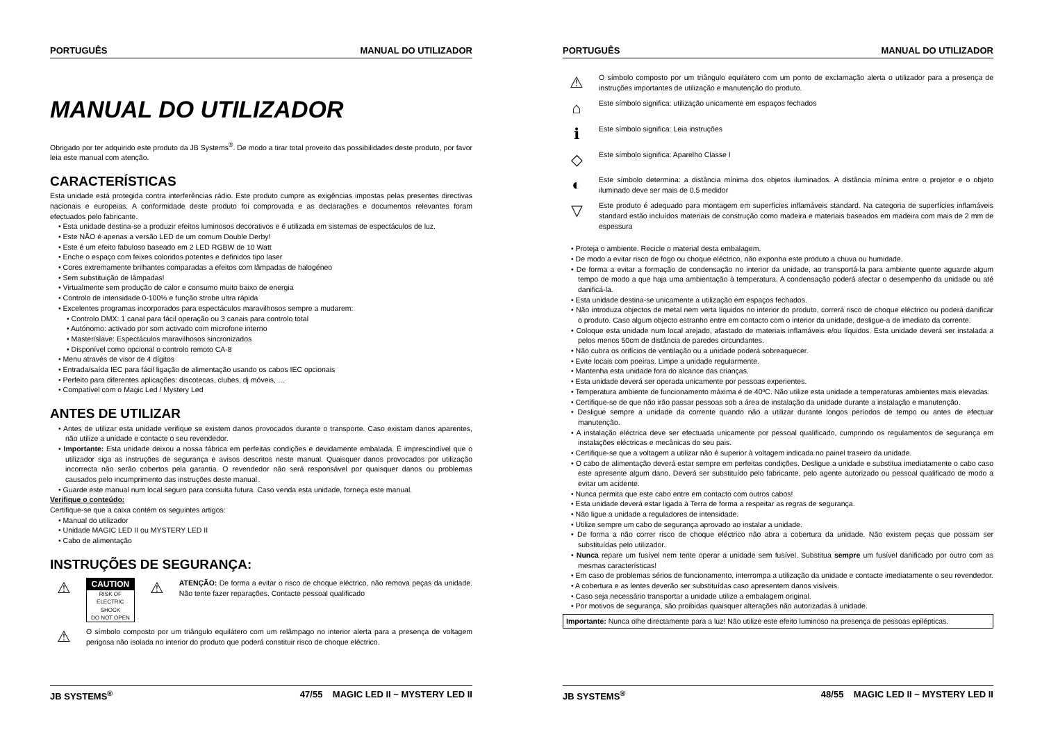PORTUGUÊS MANUAL DO UTILIZADOR
MANUAL DO UTILIZADOR
Obrigado por ter adquirido este produto da JB Systems<sup>®</sup>. De modo a tirar total proveito das possibilidades deste produto, por favor leia este manual com atenção.
CARACTERÍSTICAS
Esta unidade está protegida contra interferências rádio. Este produto cumpre as exigências impostas pelas presentes directivas nacionais e europeias. A conformidade deste produto foi comprovada e as declarações e documentos relevantes foram efectuados pelo fabricante.
• Esta unidade destina-se a produzir efeitos luminosos decorativos e é utilizada em sistemas de espectáculos de luz.
• Este NÃO é apenas a versão LED de um comum Double Derby!
• Este é um efeito fabuloso baseado em 2 LED RGBW de 10 Watt
• Enche o espaço com feixes coloridos potentes e definidos tipo laser
• Cores extremamente brilhantes comparadas a efeitos com lâmpadas de halogéneo
• Sem substituição de lâmpadas!
• Virtualmente sem produção de calor e consumo muito baixo de energia
• Controlo de intensidade 0-100% e função strobe ultra rápida
• Excelentes programas incorporados para espectáculos maravilhosos sempre a mudarem:
• Controlo DMX: 1 canal para fácil operação ou 3 canais para controlo total
• Autónomo: activado por som activado com microfone interno
• Master/slave: Espectáculos maravilhosos sincronizados
• Disponível como opcional o controlo remoto CA-8
• Menu através de visor de 4 dígitos
• Entrada/saída IEC para fácil ligação de alimentação usando os cabos IEC opcionais
• Perfeito para diferentes aplicações: discotecas, clubes, dj móveis, …
• Compatível com o Magic Led / Mystery Led
ANTES DE UTILIZAR
• Antes de utilizar esta unidade verifique se existem danos provocados durante o transporte. Caso existam danos aparentes, não utilize a unidade e contacte o seu revendedor.
• Importante: Esta unidade deixou a nossa fábrica em perfeitas condições e devidamente embalada. É imprescindível que o utilizador siga as instruções de segurança e avisos descritos neste manual. Quaisquer danos provocados por utilização incorrecta não serão cobertos pela garantia. O revendedor não será responsável por quaisquer danos ou problemas causados pelo incumprimento das instruções deste manual.
• Guarde este manual num local seguro para consulta futura. Caso venda esta unidade, forneça este manual.
Verifique o conteúdo:
Certifique-se que a caixa contém os seguintes artigos:
• Manual do utilizador
• Unidade MAGIC LED II ou MYSTERY LED II
• Cabo de alimentação
INSTRUÇÕES DE SEGURANÇA:
⚠
CAUTION
RISK OF ELECTRIC SHOCK
DO NOT OPEN
⚠
ATENÇÃO: De forma a evitar o risco de choque eléctrico, não remova peças da unidade. Não tente fazer reparações. Contacte pessoal qualificado
⚠
O símbolo composto por um triângulo equilátero com um relâmpago no interior alerta para a presença de voltagem perigosa não isolada no interior do produto que poderá constituir risco de choque eléctrico.
JB SYSTEMS<sup>®</sup> 47/55 MAGIC LED II ~ MYSTERY LED II
PORTUGUÊS MANUAL DO UTILIZADOR
⚠
O símbolo composto por um triângulo equilátero com um ponto de exclamação alerta o utilizador para a presença de instruções importantes de utilização e manutenção do produto.
⌂
Este símbolo significa: utilização unicamente em espaços fechados
ℹ
Este símbolo significa: Leia instruções
◇
Este símbolo significa: Aparelho Classe I
◐
Este símbolo determina: a distância mínima dos objetos iluminados. A distância mínima entre o projetor e o objeto iluminado deve ser mais de 0,5 medidor
▽
Este produto é adequado para montagem em superfícies inflamáveis standard. Na categoria de superfícies inflamáveis standard estão incluídos materiais de construção como madeira e materiais baseados em madeira com mais de 2 mm de espessura
• Proteja o ambiente. Recicle o material desta embalagem.
• De modo a evitar risco de fogo ou choque eléctrico, não exponha este produto a chuva ou humidade.
• De forma a evitar a formação de condensação no interior da unidade, ao transportá-la para ambiente quente aguarde algum tempo de modo a que haja uma ambientação à temperatura. A condensação poderá afectar o desempenho da unidade ou até danificá-la.
• Esta unidade destina-se unicamente a utilização em espaços fechados.
• Não introduza objectos de metal nem verta líquidos no interior do produto, correrá risco de choque eléctrico ou poderá danificar o produto. Caso algum objecto estranho entre em contacto com o interior da unidade, desligue-a de imediato da corrente.
• Coloque esta unidade num local arejado, afastado de materiais inflamáveis e/ou líquidos. Esta unidade deverá ser instalada a pelos menos 50cm de distância de paredes circundantes.
• Não cubra os orifícios de ventilação ou a unidade poderá sobreaquecer.
• Evite locais com poeiras. Limpe a unidade regularmente.
• Mantenha esta unidade fora do alcance das crianças.
• Esta unidade deverá ser operada unicamente por pessoas experientes.
• Temperatura ambiente de funcionamento máxima é de 40ºC. Não utilize esta unidade a temperaturas ambientes mais elevadas.
• Certifique-se de que não irão passar pessoas sob a área de instalação da unidade durante a instalação e manutenção.
• Desligue sempre a unidade da corrente quando não a utilizar durante longos períodos de tempo ou antes de efectuar manutenção.
• A instalação eléctrica deve ser efectuada unicamente por pessoal qualificado, cumprindo os regulamentos de segurança em instalações eléctricas e mecânicas do seu pais.
• Certifique-se que a voltagem a utilizar não é superior à voltagem indicada no painel traseiro da unidade.
• O cabo de alimentação deverá estar sempre em perfeitas condições. Desligue a unidade e substitua imediatamente o cabo caso este apresente algum dano. Deverá ser substituído pelo fabricante, pelo agente autorizado ou pessoal qualificado de modo a evitar um acidente.
• Nunca permita que este cabo entre em contacto com outros cabos!
• Esta unidade deverá estar ligada à Terra de forma a respeitar as regras de segurança.
• Não ligue a unidade a reguladores de intensidade.
• Utilize sempre um cabo de segurança aprovado ao instalar a unidade.
• De forma a não correr risco de choque eléctrico não abra a cobertura da unidade. Não existem peças que possam ser substituídas pelo utilizador.
• Nunca repare um fusível nem tente operar a unidade sem fusível. Substitua sempre um fusível danificado por outro com as mesmas características!
• Em caso de problemas sérios de funcionamento, interrompa a utilização da unidade e contacte imediatamente o seu revendedor.
• A cobertura e as lentes deverão ser substituídas caso apresentem danos visíveis.
• Caso seja necessário transportar a unidade utilize a embalagem original.
• Por motivos de segurança, são proibidas quaisquer alterações não autorizadas à unidade.
Importante: Nunca olhe directamente para a luz! Não utilize este efeito luminoso na presença de pessoas epilépticas.
JB SYSTEMS<sup>®</sup> 48/55 MAGIC LED II ~ MYSTERY LED II